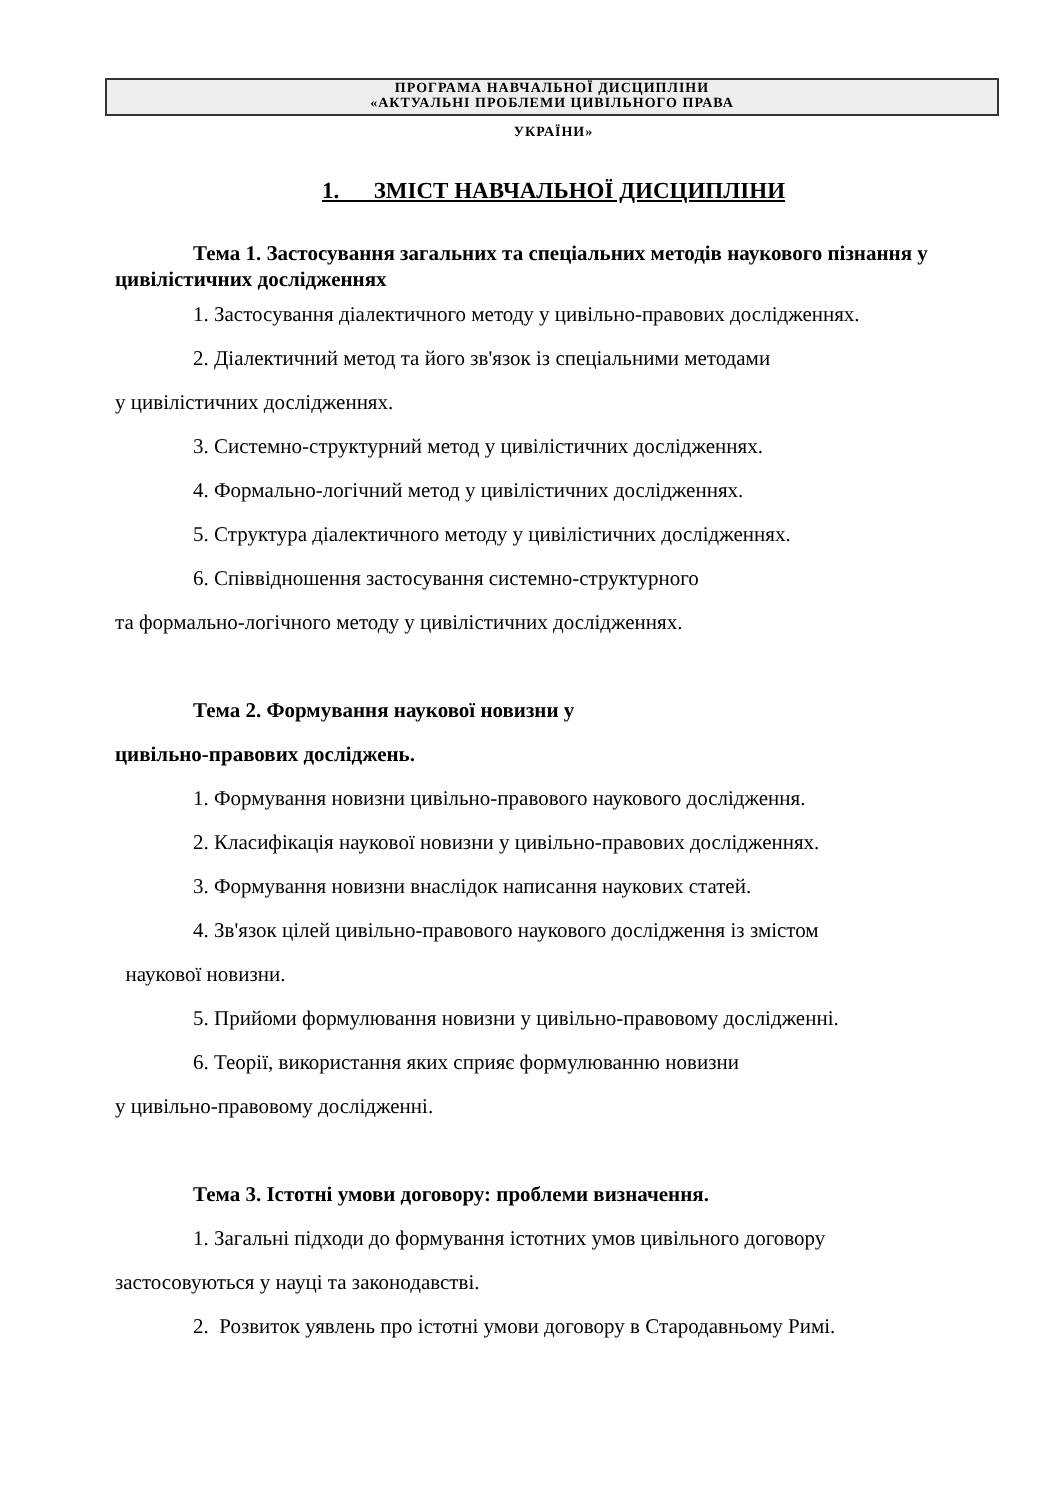ПРОГРАМА НАВЧАЛЬНОЇ ДИСЦИПЛІНИ
«АКТУАЛЬНІ ПРОБЛЕМИ ЦИВІЛЬНОГО ПРАВА
УКРАЇНИ»
1. ЗМІСТ НАВЧАЛЬНОЇ ДИСЦИПЛІНИ
Тема 1. Застосування загальних та спеціальних методів наукового пізнання у цивілістичних дослідженнях
1. Застосування діалектичного методу у цивільно-правових дослідженнях.
2. Діалектичний метод та його зв'язок із спеціальними методами
у цивілістичних дослідженнях.
3. Системно-структурний метод у цивілістичних дослідженнях.
4. Формально-логічний метод у цивілістичних дослідженнях.
5. Структура діалектичного методу у цивілістичних дослідженнях.
6. Співвідношення застосування системно-структурного
та формально-логічного методу у цивілістичних дослідженнях.
Тема 2. Формування наукової новизни у
цивільно-правових досліджень.
1. Формування новизни цивільно-правового наукового дослідження.
2. Класифікація наукової новизни у цивільно-правових дослідженнях.
3. Формування новизни внаслідок написання наукових статей.
4. Зв'язок цілей цивільно-правового наукового дослідження із змістом
наукової новизни.
5. Прийоми формулювання новизни у цивільно-правовому дослідженні.
6. Теорії, використання яких сприяє формулюванню новизни
у цивільно-правовому дослідженні.
Тема 3. Істотні умови договору: проблеми визначення.
1. Загальні підходи до формування істотних умов цивільного договору
застосовуються у науці та законодавстві.
2. Розвиток уявлень про істотні умови договору в Стародавньому Римі.